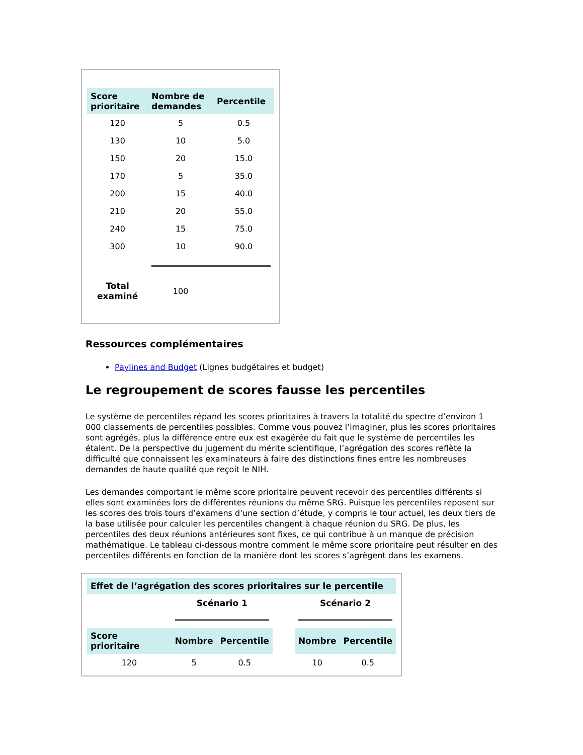| Score prioritaire | Nombre de demandes | Percentile |
| --- | --- | --- |
| 120 | 5 | 0.5 |
| 130 | 10 | 5.0 |
| 150 | 20 | 15.0 |
| 170 | 5 | 35.0 |
| 200 | 15 | 40.0 |
| 210 | 20 | 55.0 |
| 240 | 15 | 75.0 |
| 300 | 10 | 90.0 |
| Total examiné | 100 | |
Ressources complémentaires
Paylines and Budget (Lignes budgétaires et budget)
Le regroupement de scores fausse les percentiles
Le système de percentiles répand les scores prioritaires à travers la totalité du spectre d’environ 1 000 classements de percentiles possibles. Comme vous pouvez l’imaginer, plus les scores prioritaires sont agrégés, plus la différence entre eux est exagérée du fait que le système de percentiles les étalent. De la perspective du jugement du mérite scientifique, l’agrégation des scores reflète la difficulté que connaissent les examinateurs à faire des distinctions fines entre les nombreuses demandes de haute qualité que reçoit le NIH.
Les demandes comportant le même score prioritaire peuvent recevoir des percentiles différents si elles sont examinées lors de différentes réunions du même SRG. Puisque les percentiles reposent sur les scores des trois tours d’examens d’une section d’étude, y compris le tour actuel, les deux tiers de la base utilisée pour calculer les percentiles changent à chaque réunion du SRG. De plus, les percentiles des deux réunions antérieures sont fixes, ce qui contribue à un manque de précision mathématique. Le tableau ci-dessous montre comment le même score prioritaire peut résulter en des percentiles différents en fonction de la manière dont les scores s’agrègent dans les examens.
| Effet de l’agrégation des scores prioritaires sur le percentile | | | | | |
| --- | --- | --- | --- | --- | --- |
| | Scénario 1 | | | Scénario 2 | |
| Score prioritaire | Nombre | Percentile | | Nombre | Percentile |
| 120 | 5 | 0.5 | | 10 | 0.5 |